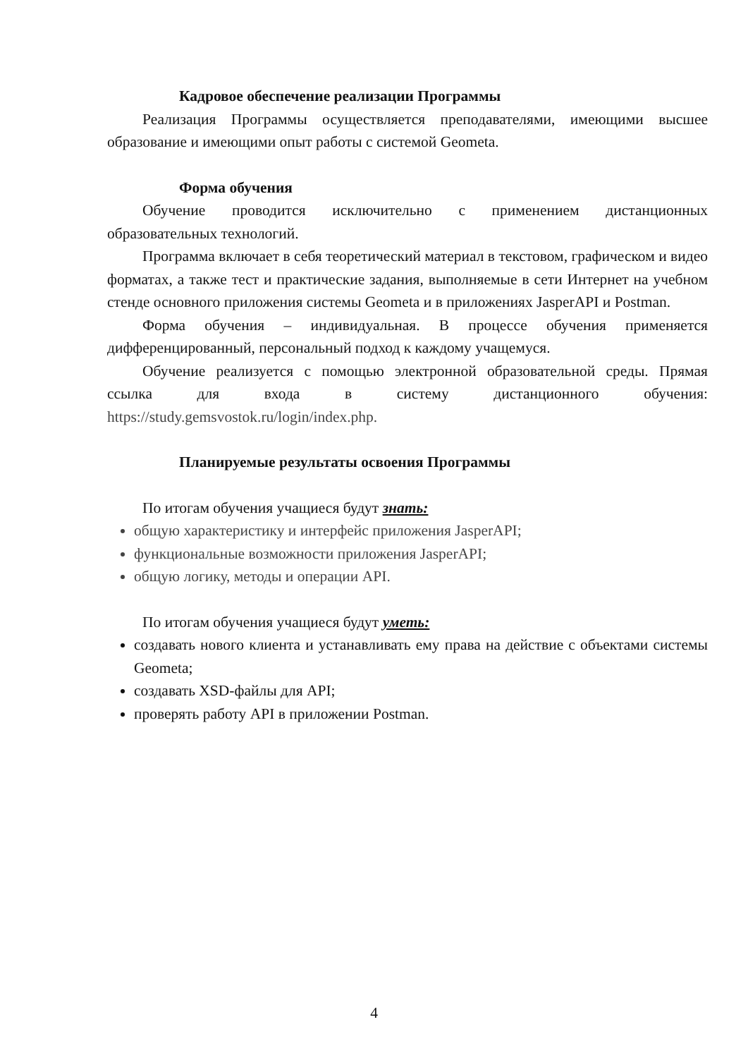Кадровое обеспечение реализации Программы
Реализация Программы осуществляется преподавателями, имеющими высшее образование и имеющими опыт работы с системой Geometa.
Форма обучения
Обучение проводится исключительно с применением дистанционных образовательных технологий.
Программа включает в себя теоретический материал в текстовом, графическом и видео форматах, а также тест и практические задания, выполняемые в сети Интернет на учебном стенде основного приложения системы Geometa и в приложениях JasperAPI и Postman.
Форма обучения – индивидуальная. В процессе обучения применяется дифференцированный, персональный подход к каждому учащемуся.
Обучение реализуется с помощью электронной образовательной среды. Прямая ссылка для входа в систему дистанционного обучения: https://study.gemsvostok.ru/login/index.php.
Планируемые результаты освоения Программы
По итогам обучения учащиеся будут знать:
общую характеристику и интерфейс приложения JasperAPI;
функциональные возможности приложения JasperAPI;
общую логику, методы и операции API.
По итогам обучения учащиеся будут уметь:
создавать нового клиента и устанавливать ему права на действие с объектами системы Geometa;
создавать XSD-файлы для API;
проверять работу API в приложении Postman.
4